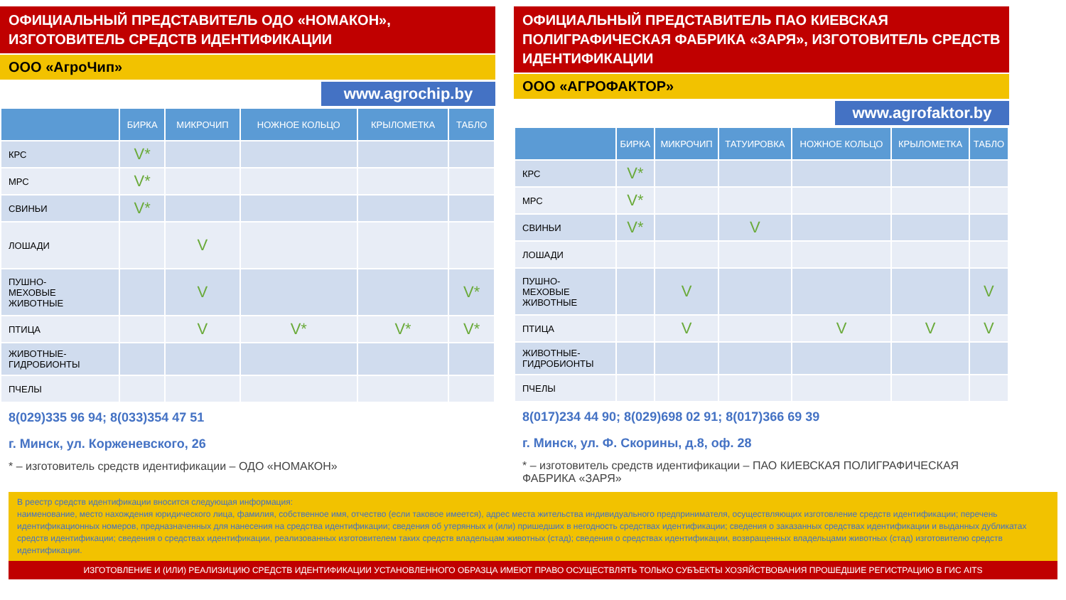ОФИЦИАЛЬНЫЙ ПРЕДСТАВИТЕЛЬ ОДО «НОМАКОН»,
ИЗГОТОВИТЕЛЬ СРЕДСТВ ИДЕНТИФИКАЦИИ
ООО «АгроЧип»
www.agrochip.by
| | БИРКА | МИКРОЧИП | НОЖНОЕ КОЛЬЦО | КРЫЛОМЕТКА | ТАБЛО |
| --- | --- | --- | --- | --- | --- |
| КРС | V* | | | | |
| МРС | V* | | | | |
| СВИНЬИ | V* | | | | |
| ЛОШАДИ | | V | | | |
| ПУШНО- МЕХОВЫЕ ЖИВОТНЫЕ | | V | | | V* |
| ПТИЦА | | V | V* | V* | V* |
| ЖИВОТНЫЕ- ГИДРОБИОНТЫ | | | | | |
| ПЧЕЛЫ | | | | | |
8(029)335 96 94; 8(033)354 47 51
г. Минск, ул. Корженевского, 26
* – изготовитель средств идентификации – ОДО «НОМАКОН»
ОФИЦИАЛЬНЫЙ ПРЕДСТАВИТЕЛЬ ПАО КИЕВСКАЯ ПОЛИГРАФИЧЕСКАЯ ФАБРИКА «ЗАРЯ», ИЗГОТОВИТЕЛЬ СРЕДСТВ ИДЕНТИФИКАЦИИ
ООО «АГРОФАКТОР»
www.agrofaktor.by
| | БИРКА | МИКРОЧИП | ТАТУИРОВКА | НОЖНОЕ КОЛЬЦО | КРЫЛОМЕТКА | ТАБЛО |
| --- | --- | --- | --- | --- | --- | --- |
| КРС | V* | | | | | |
| МРС | V* | | | | | |
| СВИНЬИ | V* | | V | | | |
| ЛОШАДИ | | | | | | |
| ПУШНО- МЕХОВЫЕ ЖИВОТНЫЕ | | V | | | | V |
| ПТИЦА | | V | | V | V | V |
| ЖИВОТНЫЕ- ГИДРОБИОНТЫ | | | | | | |
| ПЧЕЛЫ | | | | | | |
8(017)234 44 90; 8(029)698 02 91; 8(017)366 69 39
г. Минск, ул. Ф. Скорины, д.8, оф. 28
* – изготовитель средств идентификации – ПАО КИЕВСКАЯ ПОЛИГРАФИЧЕСКАЯ ФАБРИКА «ЗАРЯ»
В реестр средств идентификации вносится следующая информация:
наименование, место нахождения юридического лица, фамилия, собственное имя, отчество (если таковое имеется), адрес места жительства индивидуального предпринимателя, осуществляющих изготовление средств идентификации; перечень идентификационных номеров, предназначенных для нанесения на средства идентификации; сведения об утерянных и (или) пришедших в негодность средствах идентификации; сведения о заказанных средствах идентификации и выданных дубликатах средств идентификации; сведения о средствах идентификации, реализованных изготовителем таких средств владельцам животных (стад); сведения о средствах идентификации, возвращенных владельцами животных (стад) изготовителю средств идентификации.
ИЗГОТОВЛЕНИЕ И (ИЛИ) РЕАЛИЗИЦИЮ СРЕДСТВ ИДЕНТИФИКАЦИИ УСТАНОВЛЕННОГО ОБРАЗЦА ИМЕЮТ ПРАВО ОСУЩЕСТВЛЯТЬ ТОЛЬКО СУБЪЕКТЫ ХОЗЯЙСТВОВАНИЯ ПРОШЕДШИЕ РЕГИСТРАЦИЮ В ГИС AITS